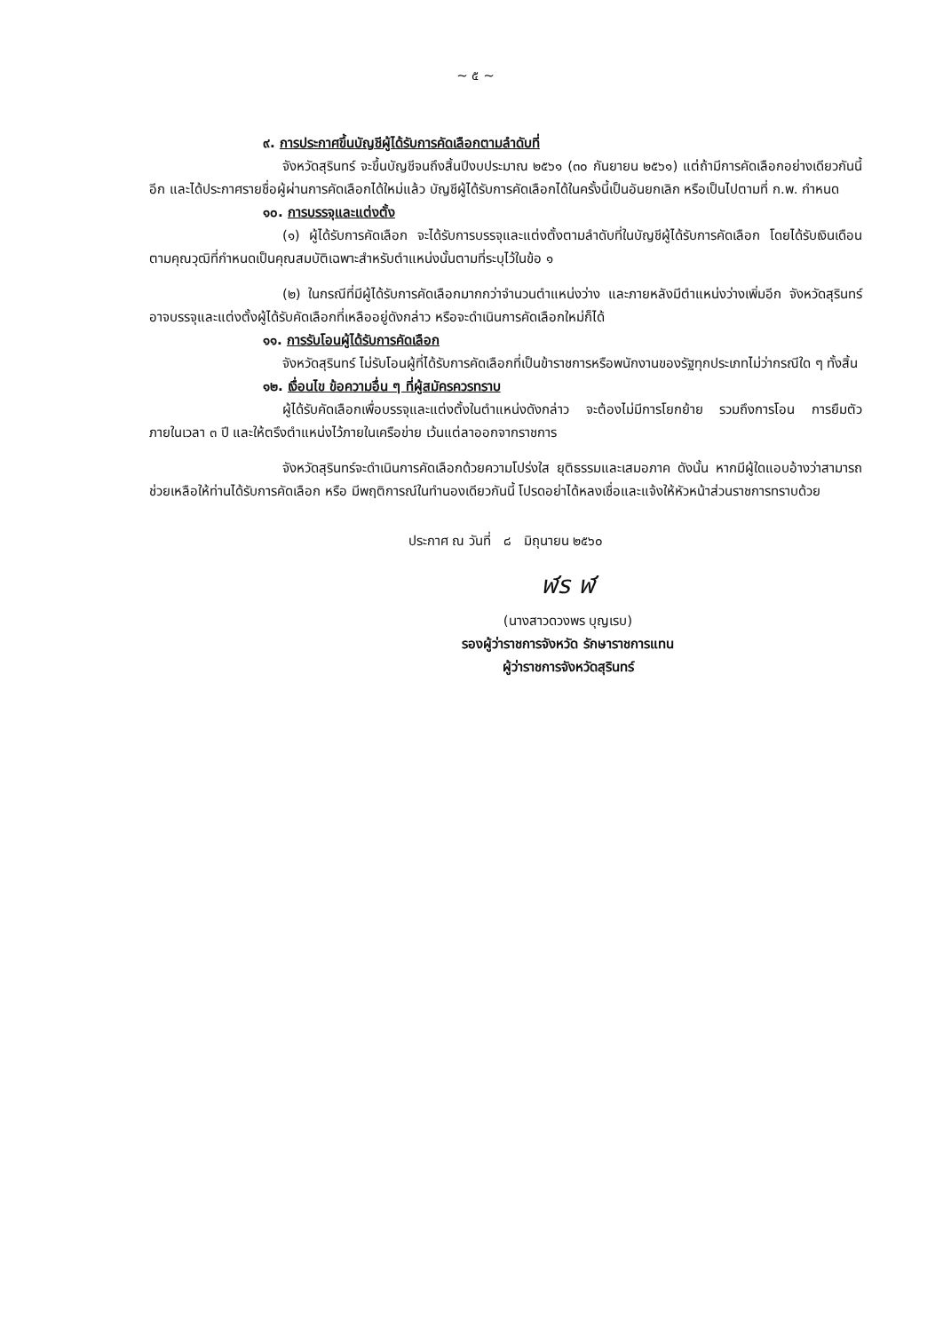~ ๕ ~
๙. การประกาศขึ้นบัญชีผู้ได้รับการคัดเลือกตามลำดับที่
จังหวัดสุรินทร์ จะขึ้นบัญชีจนถึงสิ้นปีงบประมาณ ๒๕๖๑ (๓๐ กันยายน ๒๕๖๑) แต่ถ้ามีการคัดเลือกอย่างเดียวกันนี้อีก และได้ประกาศรายชื่อผู้ผ่านการคัดเลือกได้ใหม่แล้ว บัญชีผู้ได้รับการคัดเลือกได้ในครั้งนี้เป็นอันยกเลิก หรือเป็นไปตามที่ ก.พ. กำหนด
๑๐. การบรรจุและแต่งตั้ง
(๑) ผู้ได้รับการคัดเลือก จะได้รับการบรรจุและแต่งตั้งตามลำดับที่ในบัญชีผู้ได้รับการคัดเลือก โดยได้รับเงินเดือนตามคุณวุฒิที่กำหนดเป็นคุณสมบัติเฉพาะสำหรับตำแหน่งนั้นตามที่ระบุไว้ในข้อ ๑
(๒) ในกรณีที่มีผู้ได้รับการคัดเลือกมากกว่าจำนวนตำแหน่งว่าง และภายหลังมีตำแหน่งว่างเพิ่มอีก จังหวัดสุรินทร์อาจบรรจุและแต่งตั้งผู้ได้รับคัดเลือกที่เหลืออยู่ดังกล่าว หรือจะดำเนินการคัดเลือกใหม่ก็ได้
๑๑. การรับโอนผู้ได้รับการคัดเลือก
จังหวัดสุรินทร์ ไม่รับโอนผู้ที่ได้รับการคัดเลือกที่เป็นข้าราชการหรือพนักงานของรัฐทุกประเภทไม่ว่ากรณีใด ๆ ทั้งสิ้น
๑๒. เงื่อนไข ข้อความอื่น ๆ ที่ผู้สมัครควรทราบ
ผู้ได้รับคัดเลือกเพื่อบรรจุและแต่งตั้งในตำแหน่งดังกล่าว จะต้องไม่มีการโยกย้าย รวมถึงการโอน การยืมตัว ภายในเวลา ๓ ปี และให้ตรึงตำแหน่งไว้ภายในเครือข่าย เว้นแต่ลาออกจากราชการ
จังหวัดสุรินทร์จะดำเนินการคัดเลือกด้วยความโปร่งใส ยุติธรรมและเสมอภาค ดังนั้น หากมีผู้ใดแอบอ้างว่าสามารถช่วยเหลือให้ท่านได้รับการคัดเลือก หรือ มีพฤติการณ์ในทำนองเดียวกันนี้ โปรดอย่าได้หลงเชื่อและแจ้งให้หัวหน้าส่วนราชการทราบด้วย
ประกาศ ณ วันที่ ๘ มิถุนายน ๒๕๖๐
ฬร ฬ
(นางสาวดวงพร บุญเรบ)
รองผู้ว่าราชการจังหวัด รักษาราชการแทน
ผู้ว่าราชการจังหวัดสุรินทร์